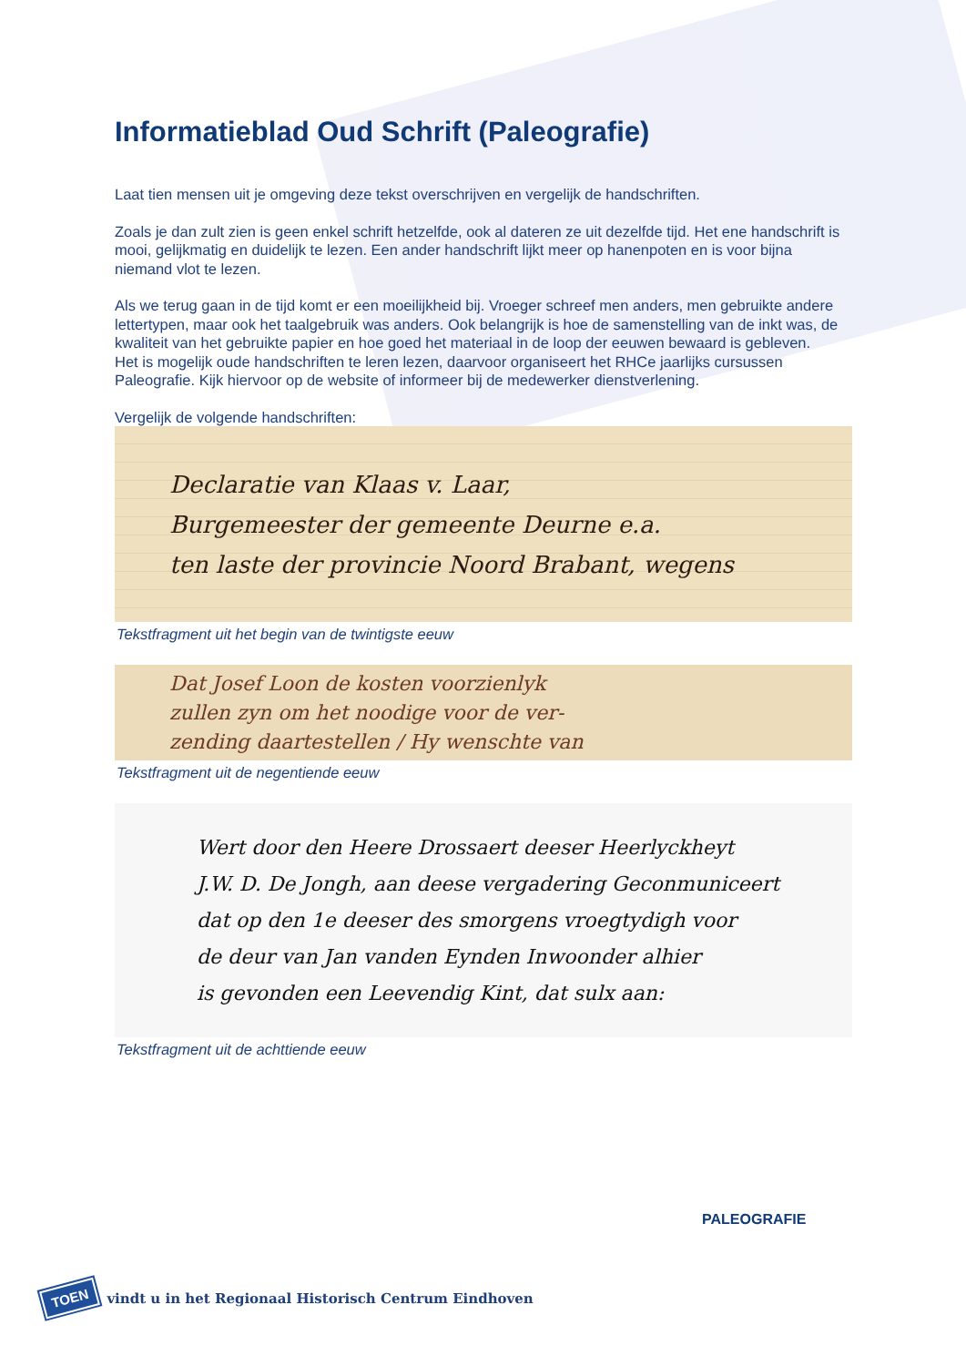Informatieblad Oud Schrift (Paleografie)
Laat tien mensen uit je omgeving deze tekst overschrijven en vergelijk de handschriften.
Zoals je dan zult zien is geen enkel schrift hetzelfde, ook al dateren ze uit dezelfde tijd. Het ene handschrift is mooi, gelijkmatig en duidelijk te lezen. Een ander handschrift lijkt meer op hanenpoten en is voor bijna niemand vlot te lezen.
Als we terug gaan in de tijd komt er een moeilijkheid bij. Vroeger schreef men anders, men gebruikte andere lettertypen, maar ook het taalgebruik was anders. Ook belangrijk is hoe de samenstelling van de inkt was, de kwaliteit van het gebruikte papier en hoe goed het materiaal in de loop der eeuwen bewaard is gebleven.
Het is mogelijk oude handschriften te leren lezen, daarvoor organiseert het RHCe jaarlijks cursussen Paleografie. Kijk hiervoor op de website of informeer bij de medewerker dienstverlening.
Vergelijk de volgende handschriften:
Declaratie van Klaas v. Laar,
Burgemeester der gemeente Deurne e.a.
ten laste der provincie Noord Brabant, wegens
Tekstfragment uit het begin van de twintigste eeuw
Dat Josef Loon de kosten voorzienlyk
zullen zyn om het noodige voor de ver-
zending daartestellen / Hy wenschte van
Tekstfragment uit de negentiende eeuw
Wert door den Heere Drossaert deeser Heerlyckheyt
J.W. D. De Jongh, aan deese vergadering Geconmuniceert
dat op den 1e deeser des smorgens vroegtydigh voor
de deur van Jan vanden Eynden Inwoonder alhier
is gevonden een Leevendig Kint, dat sulx aan:
Tekstfragment uit de achttiende eeuw
PALEOGRAFIE
TOEN vindt u in het Regionaal Historisch Centrum Eindhoven